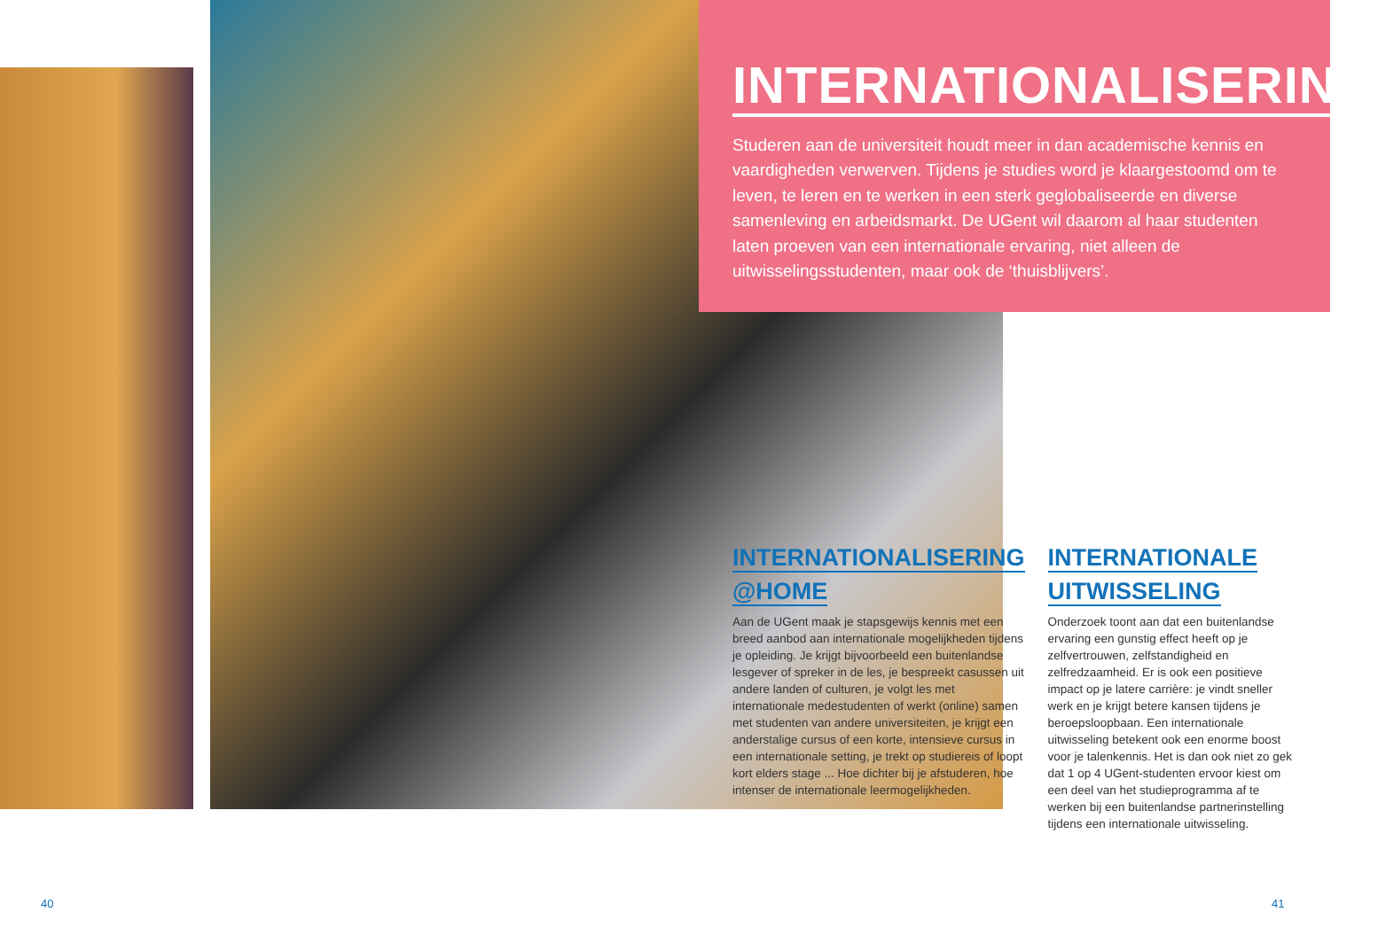INTERNATIONALISERING
Studeren aan de universiteit houdt meer in dan academische kennis en vaardigheden verwerven. Tijdens je studies word je klaargestoomd om te leven, te leren en te werken in een sterk geglobaliseerde en diverse samenleving en arbeidsmarkt. De UGent wil daarom al haar studenten laten proeven van een internationale ervaring, niet alleen de uitwisselingsstudenten, maar ook de ‘thuisblijvers’.
INTERNATIONALISERING
@HOME
Aan de UGent maak je stapsgewijs kennis met een breed aanbod aan internationale mogelijkheden tijdens je opleiding. Je krijgt bijvoorbeeld een buitenlandse lesgever of spreker in de les, je bespreekt casussen uit andere landen of culturen, je volgt les met internationale medestudenten of werkt (online) samen met studenten van andere universiteiten, je krijgt een anderstalige cursus of een korte, intensieve cursus in een internationale setting, je trekt op studiereis of loopt kort elders stage ... Hoe dichter bij je afstuderen, hoe intenser de internationale leermogelijkheden.
INTERNATIONALE
UITWISSELING
Onderzoek toont aan dat een buitenlandse ervaring een gunstig effect heeft op je zelfvertrouwen, zelfstandigheid en zelfredzaamheid. Er is ook een positieve impact op je latere carrière: je vindt sneller werk en je krijgt betere kansen tijdens je beroepsloopbaan. Een internationale uitwisseling betekent ook een enorme boost voor je talenkennis. Het is dan ook niet zo gek dat 1 op 4 UGent-studenten ervoor kiest om een deel van het studieprogramma af te werken bij een buitenlandse partnerinstelling tijdens een internationale uitwisseling.
40 41